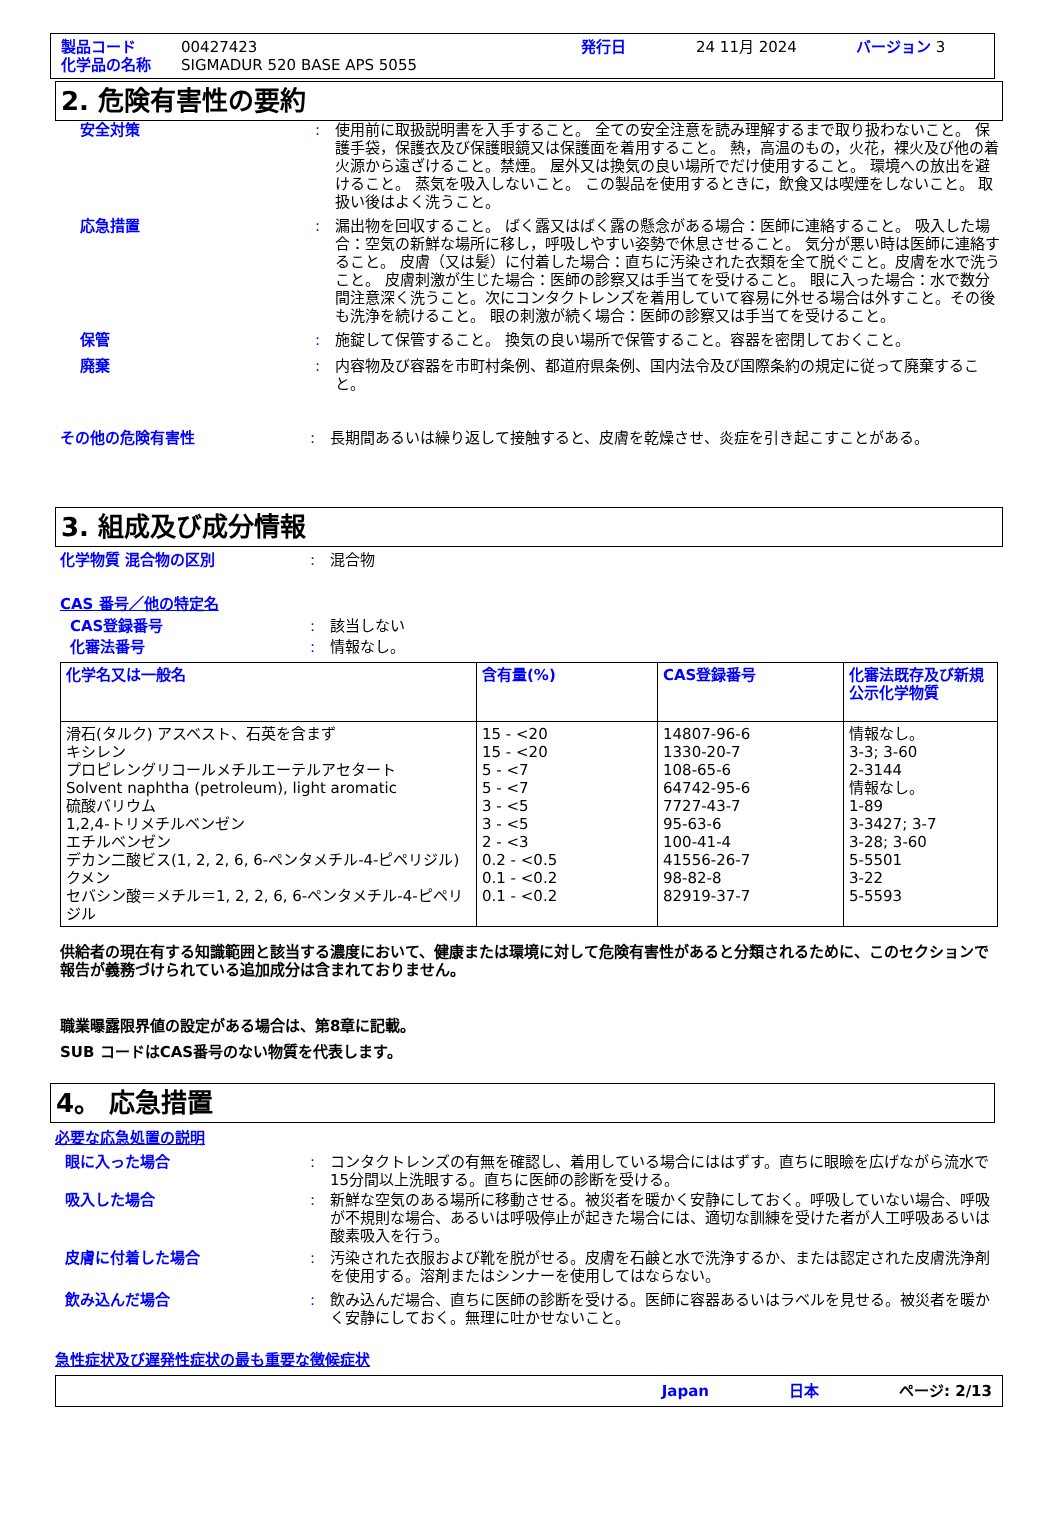製品コード 00427423 発行日 24 11月 2024 バージョン 3
化学品の名称 SIGMADUR 520 BASE APS 5055
2. 危険有害性の要約
安全対策: 使用前に取扱説明書を入手すること。 全ての安全注意を読み理解するまで取り扱わないこと。 保護手袋，保護衣及び保護眼鏡又は保護面を着用すること。 熱，高温のもの，火花，裸火及び他の着火源から遠ざけること。禁煙。 屋外又は換気の良い場所でだけ使用すること。 環境への放出を避けること。 蒸気を吸入しないこと。 この製品を使用するときに，飲食又は喫煙をしないこと。 取扱い後はよく洗うこと。
応急措置: 漏出物を回収すること。 ばく露又はばく露の懸念がある場合：医師に連絡すること。 吸入した場合：空気の新鮮な場所に移し，呼吸しやすい姿勢で休息させること。 気分が悪い時は医師に連絡すること。 皮膚（又は髪）に付着した場合：直ちに汚染された衣類を全て脱ぐこと。皮膚を水で洗うこと。 皮膚刺激が生じた場合：医師の診察又は手当てを受けること。 眼に入った場合：水で数分間注意深く洗うこと。次にコンタクトレンズを着用していて容易に外せる場合は外すこと。その後も洗浄を続けること。 眼の刺激が続く場合：医師の診察又は手当てを受けること。
保管: 施錠して保管すること。 換気の良い場所で保管すること。容器を密閉しておくこと。
廃棄: 内容物及び容器を市町村条例、都道府県条例、国内法令及び国際条約の規定に従って廃棄すること。
その他の危険有害性: 長期間あるいは繰り返して接触すると、皮膚を乾燥させ、炎症を引き起こすことがある。
3. 組成及び成分情報
化学物質 混合物の区別: 混合物
CAS 番号／他の特定名
CAS登録番号: 該当しない
化審法番号: 情報なし。
| 化学名又は一般名 | 含有量(%) | CAS登録番号 | 化審法既存及び新規公示化学物質 |
| --- | --- | --- | --- |
| 滑石(タルク) アスベスト、石英を含まず キシレン プロピレングリコールメチルエーテルアセタート Solvent naphtha (petroleum), light aromatic 硫酸バリウム 1,2,4-トリメチルベンゼン エチルベンゼン デカン二酸ビス(1, 2, 2, 6, 6-ペンタメチル-4-ピペリジル) クメン セバシン酸＝メチル＝1, 2, 2, 6, 6-ペンタメチル-4-ピペリジル | 15 - <20 15 - <20 5 - <7 5 - <7 3 - <5 3 - <5 2 - <3 0.2 - <0.5 0.1 - <0.2 0.1 - <0.2 | 14807-96-6 1330-20-7 108-65-6 64742-95-6 7727-43-7 95-63-6 100-41-4 41556-26-7 98-82-8 82919-37-7 | 情報なし。 3-3; 3-60 2-3144 情報なし。 1-89 3-3427; 3-7 3-28; 3-60 5-5501 3-22 5-5593 |
供給者の現在有する知識範囲と該当する濃度において、健康または環境に対して危険有害性があると分類されるために、このセクションで報告が義務づけられている追加成分は含まれておりません。
職業曝露限界値の設定がある場合は、第8章に記載。
SUB コードはCAS番号のない物質を代表します。
4。 応急措置
必要な応急処置の説明
眼に入った場合: コンタクトレンズの有無を確認し、着用している場合にははずす。直ちに眼瞼を広げながら流水で15分間以上洗眼する。直ちに医師の診断を受ける。
吸入した場合: 新鮮な空気のある場所に移動させる。被災者を暖かく安静にしておく。呼吸していない場合、呼吸が不規則な場合、あるいは呼吸停止が起きた場合には、適切な訓練を受けた者が人工呼吸あるいは酸素吸入を行う。
皮膚に付着した場合: 汚染された衣服および靴を脱がせる。皮膚を石鹸と水で洗浄するか、または認定された皮膚洗浄剤を使用する。溶剤またはシンナーを使用してはならない。
飲み込んだ場合: 飲み込んだ場合、直ちに医師の診断を受ける。医師に容器あるいはラベルを見せる。被災者を暖かく安静にしておく。無理に吐かせないこと。
急性症状及び遅発性症状の最も重要な徴候症状
Japan 日本 ページ: 2/13